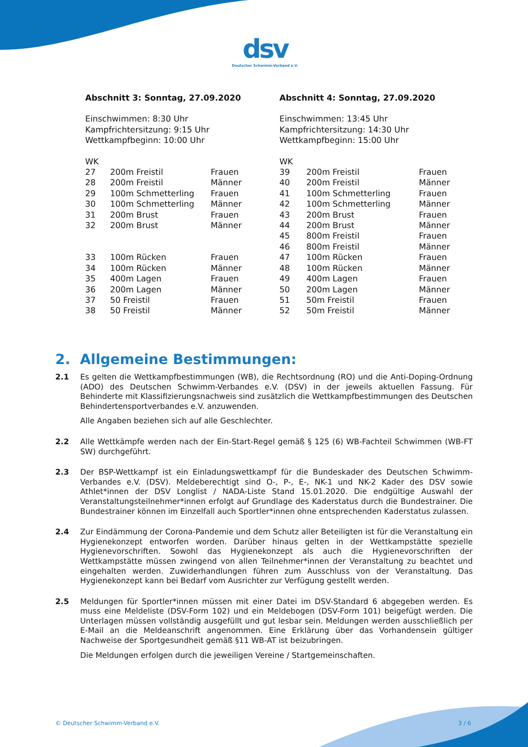dsv
Deutscher Schwimm-Verband e.V.
Abschnitt 3: Sonntag, 27.09.2020
Einschwimmen: 8:30 Uhr
Kampfrichtersitzung: 9:15 Uhr
Wettkampfbeginn: 10:00 Uhr
| WK | | |
| 27 | 200m Freistil | Frauen |
| 28 | 200m Freistil | Männer |
| 29 | 100m Schmetterling | Frauen |
| 30 | 100m Schmetterling | Männer |
| 31 | 200m Brust | Frauen |
| 32 | 200m Brust | Männer |
| 33 | 100m Rücken | Frauen |
| 34 | 100m Rücken | Männer |
| 35 | 400m Lagen | Frauen |
| 36 | 200m Lagen | Männer |
| 37 | 50 Freistil | Frauen |
| 38 | 50 Freistil | Männer |
Abschnitt 4: Sonntag, 27.09.2020
Einschwimmen: 13:45 Uhr
Kampfrichtersitzung: 14:30 Uhr
Wettkampfbeginn: 15:00 Uhr
| WK | | |
| 39 | 200m Freistil | Frauen |
| 40 | 200m Freistil | Männer |
| 41 | 100m Schmetterling | Frauen |
| 42 | 100m Schmetterling | Männer |
| 43 | 200m Brust | Frauen |
| 44 | 200m Brust | Männer |
| 45 | 800m Freistil | Frauen |
| 46 | 800m Freistil | Männer |
| 47 | 100m Rücken | Frauen |
| 48 | 100m Rücken | Männer |
| 49 | 400m Lagen | Frauen |
| 50 | 200m Lagen | Männer |
| 51 | 50m Freistil | Frauen |
| 52 | 50m Freistil | Männer |
2. Allgemeine Bestimmungen:
2.1 Es gelten die Wettkampfbestimmungen (WB), die Rechtsordnung (RO) und die Anti-Doping-Ordnung (ADO) des Deutschen Schwimm-Verbandes e.V. (DSV) in der jeweils aktuellen Fassung. Für Behinderte mit Klassifizierungsnachweis sind zusätzlich die Wettkampfbestimmungen des Deutschen Behindertensportverbandes e.V. anzuwenden.
Alle Angaben beziehen sich auf alle Geschlechter.
2.2 Alle Wettkämpfe werden nach der Ein-Start-Regel gemäß § 125 (6) WB-Fachteil Schwimmen (WB-FT SW) durchgeführt.
2.3 Der BSP-Wettkampf ist ein Einladungswettkampf für die Bundeskader des Deutschen Schwimm-Verbandes e.V. (DSV). Meldeberechtigt sind O-, P-, E-, NK-1 und NK-2 Kader des DSV sowie Athlet*innen der DSV Longlist / NADA-Liste Stand 15.01.2020. Die endgültige Auswahl der Veranstaltungsteilnehmer*innen erfolgt auf Grundlage des Kaderstatus durch die Bundestrainer. Die Bundestrainer können im Einzelfall auch Sportler*innen ohne entsprechenden Kaderstatus zulassen.
2.4 Zur Eindämmung der Corona-Pandemie und dem Schutz aller Beteiligten ist für die Veranstaltung ein Hygienekonzept entworfen worden. Darüber hinaus gelten in der Wettkampstätte spezielle Hygienevorschriften. Sowohl das Hygienekonzept als auch die Hygienevorschriften der Wettkampstätte müssen zwingend von allen Teilnehmer*innen der Veranstaltung zu beachtet und eingehalten werden. Zuwiderhandlungen führen zum Ausschluss von der Veranstaltung. Das Hygienekonzept kann bei Bedarf vom Ausrichter zur Verfügung gestellt werden.
2.5 Meldungen für Sportler*innen müssen mit einer Datei im DSV-Standard 6 abgegeben werden. Es muss eine Meldeliste (DSV-Form 102) und ein Meldebogen (DSV-Form 101) beigefügt werden. Die Unterlagen müssen vollständig ausgefüllt und gut lesbar sein. Meldungen werden ausschließlich per E-Mail an die Meldeanschrift angenommen. Eine Erklärung über das Vorhandensein gültiger Nachweise der Sportgesundheit gemäß §11 WB-AT ist beizubringen.
Die Meldungen erfolgen durch die jeweiligen Vereine / Startgemeinschaften.
© Deutscher Schwimm-Verband e.V.
3 / 6